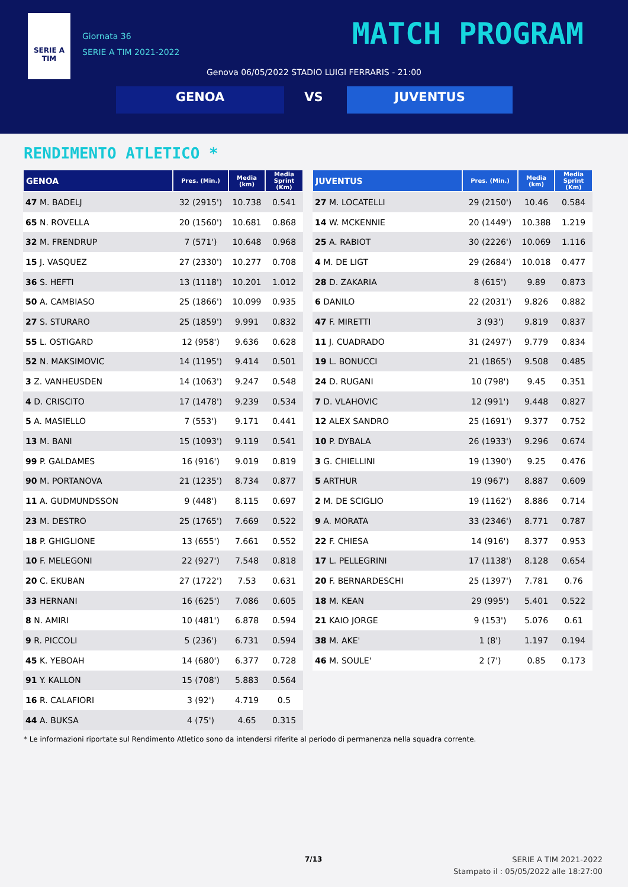SERIE A
TIM
Giornata 36
SERIE A TIM 2021-2022
MATCH PROGRAM
Genova 06/05/2022 STADIO LUIGI FERRARIS - 21:00
GENOA VS JUVENTUS
RENDIMENTO ATLETICO *
| GENOA | Pres. (Min.) | Media (km) | Media Sprint (Km) |
| --- | --- | --- | --- |
| 47 M. BADELJ | 32 (2915') | 10.738 | 0.541 |
| 65 N. ROVELLA | 20 (1560') | 10.681 | 0.868 |
| 32 M. FRENDRUP | 7 (571') | 10.648 | 0.968 |
| 15 J. VASQUEZ | 27 (2330') | 10.277 | 0.708 |
| 36 S. HEFTI | 13 (1118') | 10.201 | 1.012 |
| 50 A. CAMBIASO | 25 (1866') | 10.099 | 0.935 |
| 27 S. STURARO | 25 (1859') | 9.991 | 0.832 |
| 55 L. OSTIGARD | 12 (958') | 9.636 | 0.628 |
| 52 N. MAKSIMOVIC | 14 (1195') | 9.414 | 0.501 |
| 3 Z. VANHEUSDEN | 14 (1063') | 9.247 | 0.548 |
| 4 D. CRISCITO | 17 (1478') | 9.239 | 0.534 |
| 5 A. MASIELLO | 7 (553') | 9.171 | 0.441 |
| 13 M. BANI | 15 (1093') | 9.119 | 0.541 |
| 99 P. GALDAMES | 16 (916') | 9.019 | 0.819 |
| 90 M. PORTANOVA | 21 (1235') | 8.734 | 0.877 |
| 11 A. GUDMUNDSSON | 9 (448') | 8.115 | 0.697 |
| 23 M. DESTRO | 25 (1765') | 7.669 | 0.522 |
| 18 P. GHIGLIONE | 13 (655') | 7.661 | 0.552 |
| 10 F. MELEGONI | 22 (927') | 7.548 | 0.818 |
| 20 C. EKUBAN | 27 (1722') | 7.53 | 0.631 |
| 33 HERNANI | 16 (625') | 7.086 | 0.605 |
| 8 N. AMIRI | 10 (481') | 6.878 | 0.594 |
| 9 R. PICCOLI | 5 (236') | 6.731 | 0.594 |
| 45 K. YEBOAH | 14 (680') | 6.377 | 0.728 |
| 91 Y. KALLON | 15 (708') | 5.883 | 0.564 |
| 16 R. CALAFIORI | 3 (92') | 4.719 | 0.5 |
| 44 A. BUKSA | 4 (75') | 4.65 | 0.315 |
| JUVENTUS | Pres. (Min.) | Media (km) | Media Sprint (Km) |
| --- | --- | --- | --- |
| 27 M. LOCATELLI | 29 (2150') | 10.46 | 0.584 |
| 14 W. MCKENNIE | 20 (1449') | 10.388 | 1.219 |
| 25 A. RABIOT | 30 (2226') | 10.069 | 1.116 |
| 4 M. DE LIGT | 29 (2684') | 10.018 | 0.477 |
| 28 D. ZAKARIA | 8 (615') | 9.89 | 0.873 |
| 6 DANILO | 22 (2031') | 9.826 | 0.882 |
| 47 F. MIRETTI | 3 (93') | 9.819 | 0.837 |
| 11 J. CUADRADO | 31 (2497') | 9.779 | 0.834 |
| 19 L. BONUCCI | 21 (1865') | 9.508 | 0.485 |
| 24 D. RUGANI | 10 (798') | 9.45 | 0.351 |
| 7 D. VLAHOVIC | 12 (991') | 9.448 | 0.827 |
| 12 ALEX SANDRO | 25 (1691') | 9.377 | 0.752 |
| 10 P. DYBALA | 26 (1933') | 9.296 | 0.674 |
| 3 G. CHIELLINI | 19 (1390') | 9.25 | 0.476 |
| 5 ARTHUR | 19 (967') | 8.887 | 0.609 |
| 2 M. DE SCIGLIO | 19 (1162') | 8.886 | 0.714 |
| 9 A. MORATA | 33 (2346') | 8.771 | 0.787 |
| 22 F. CHIESA | 14 (916') | 8.377 | 0.953 |
| 17 L. PELLEGRINI | 17 (1138') | 8.128 | 0.654 |
| 20 F. BERNARDESCHI | 25 (1397') | 7.781 | 0.76 |
| 18 M. KEAN | 29 (995') | 5.401 | 0.522 |
| 21 KAIO JORGE | 9 (153') | 5.076 | 0.61 |
| 38 M. AKE' | 1 (8') | 1.197 | 0.194 |
| 46 M. SOULE' | 2 (7') | 0.85 | 0.173 |
* Le informazioni riportate sul Rendimento Atletico sono da intendersi riferite al periodo di permanenza nella squadra corrente.
7/13
SERIE A TIM 2021-2022
Stampato il : 05/05/2022 alle 18:27:00